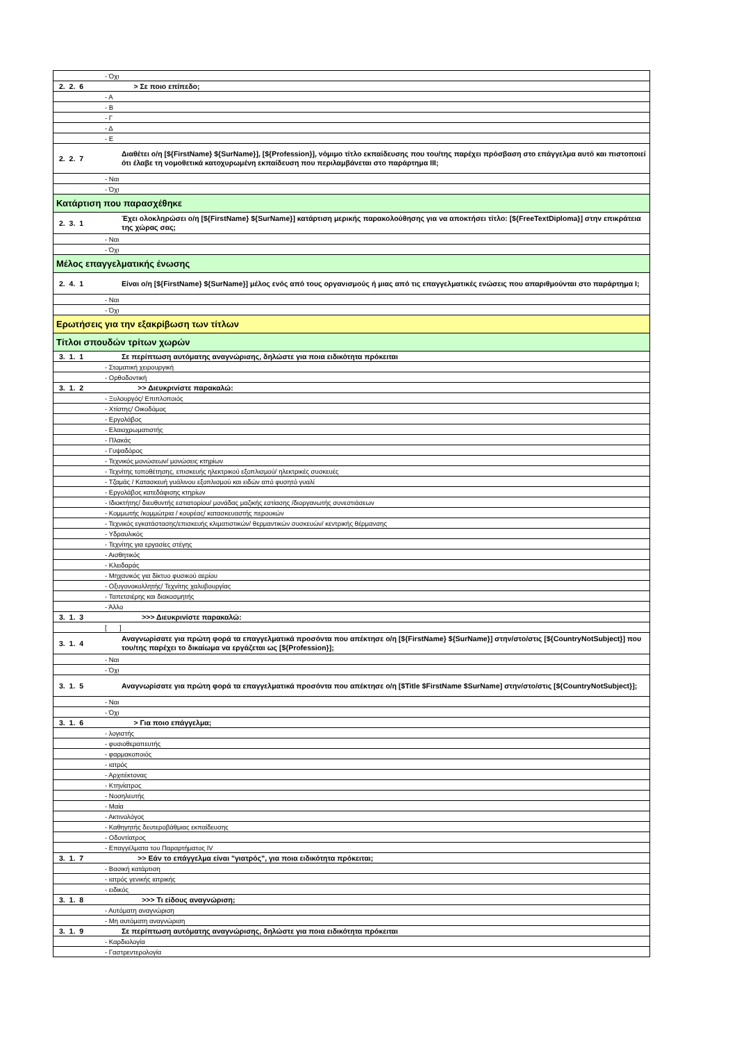| | - Όχι |
| 2. 2. 6 | > Σε ποιο επίπεδο; |
| | - Α |
| | - Β |
| | - Γ |
| | - Δ |
| | - Ε |
| 2. 2. 7 | Διαθέτει ο/η [${FirstName} ${SurName}], [${Profession}], νόμιμο τίτλο εκπαίδευσης που του/της παρέχει πρόσβαση στο επάγγελμα αυτό και πιστοποιεί ότι έλαβε τη νομοθετικά κατοχυρωμένη εκπαίδευση που περιλαμβάνεται στο παράρτημα III; |
| | - Ναι |
| | - Όχι |
| Κατάρτιση που παρασχέθηκε | |
| 2. 3. 1 | Έχει ολοκληρώσει ο/η [${FirstName} ${SurName}] κατάρτιση μερικής παρακολούθησης για να αποκτήσει τίτλο: [${FreeTextDiploma}] στην επικράτεια της χώρας σας; |
| | - Ναι |
| | - Όχι |
| Μέλος επαγγελματικής ένωσης | |
| 2. 4. 1 | Είναι ο/η [${FirstName} ${SurName}] μέλος ενός από τους οργανισμούς ή μιας από τις επαγγελματικές ενώσεις που απαριθμούνται στο παράρτημα I; |
| | - Ναι |
| | - Όχι |
| Ερωτήσεις για την εξακρίβωση των τίτλων | |
| Τίτλοι σπουδών τρίτων χωρών | |
| 3. 1. 1 | Σε περίπτωση αυτόματης αναγνώρισης, δηλώστε για ποια ειδικότητα πρόκειται |
| | - Στοματική χειρουργική |
| | - Ορθοδοντική |
| 3. 1. 2 | >> Διευκρινίστε παρακαλώ: |
| | - Ξυλουργός/ Επιπλοποιός |
| | - Χτίστης/ Οικοδόμος |
| | - Εργολάβος |
| | - Ελαιοχρωματιστής |
| | - Πλακάς |
| | - Γυψαδόρος |
| | - Τεχνικός μονώσεων/ μονώσεις κτηρίων |
| | - Τεχνίτης τοποθέτησης, επισκευής ηλεκτρικού εξοπλισμού/ ηλεκτρικές συσκευές |
| | - Τζαμάς / Κατασκευή γυάλινου εξοπλισμού και ειδών από φυσητό γυαλί |
| | - Εργολάβος κατεδάφισης κτηρίων |
| | - Ιδιοκτήτης/ διευθυντής εστιατορίου/ μονάδας μαζικής εστίασης /διοργανωτής συνεστιάσεων |
| | - Κομμωτής /κομμώτρια / κουρέας/ κατασκευαστής περουκών |
| | - Τεχνικός εγκατάστασης/επισκευής κλιματιστικών/ θερμαντικών συσκευών/ κεντρικής θέρμανσης |
| | - Υδραυλικός |
| | - Τεχνίτης για εργασίες στέγης |
| | - Αισθητικός |
| | - Κλειδαράς |
| | - Μηχανικός για δίκτυο φυσικού αερίου |
| | - Οξυγονοκολλητής/ Τεχνίτης χαλυβουργίας |
| | - Ταπετσιέρης και διακοσμητής |
| | - Άλλο |
| 3. 1. 3 | >>> Διευκρινίστε παρακαλώ: |
| | [ ] |
| 3. 1. 4 | Αναγνωρίσατε για πρώτη φορά τα επαγγελματικά προσόντα που απέκτησε ο/η [${FirstName} ${SurName}] στην/στο/στις [${CountryNotSubject}] που του/της παρέχει το δικαίωμα να εργάζεται ως [${Profession}]; |
| | - Ναι |
| | - Όχι |
| 3. 1. 5 | Αναγνωρίσατε για πρώτη φορά τα επαγγελματικά προσόντα που απέκτησε ο/η [$Title $FirstName $SurName] στην/στο/στις [${CountryNotSubject}]; |
| | - Ναι |
| | - Όχι |
| 3. 1. 6 | > Για ποιο επάγγελμα; |
| | - λογιστής |
| | - φυσιοθεραπευτής |
| | - φαρμακοποιός |
| | - ιατρός |
| | - Αρχιτέκτονας |
| | - Κτηνίατρος |
| | - Νοσηλευτής |
| | - Μαία |
| | - Ακτινολόγος |
| | - Καθηγητής δευτεροβάθμιας εκπαίδευσης |
| | - Οδοντίατρος |
| | - Επαγγέλματα του Παραρτήματος IV |
| 3. 1. 7 | >> Εάν το επάγγελμα είναι "γιατρός", για ποια ειδικότητα πρόκειται; |
| | - Βασική κατάρτιση |
| | - ιατρός γενικής ιατρικής |
| | - ειδικός |
| 3. 1. 8 | >>> Τι είδους αναγνώριση; |
| | - Αυτόματη αναγνώριση |
| | - Μη αυτόματη αναγνώριση |
| 3. 1. 9 | Σε περίπτωση αυτόματης αναγνώρισης, δηλώστε για ποια ειδικότητα πρόκειται |
| | - Καρδιολογία |
| | - Γαστρεντερολογία |